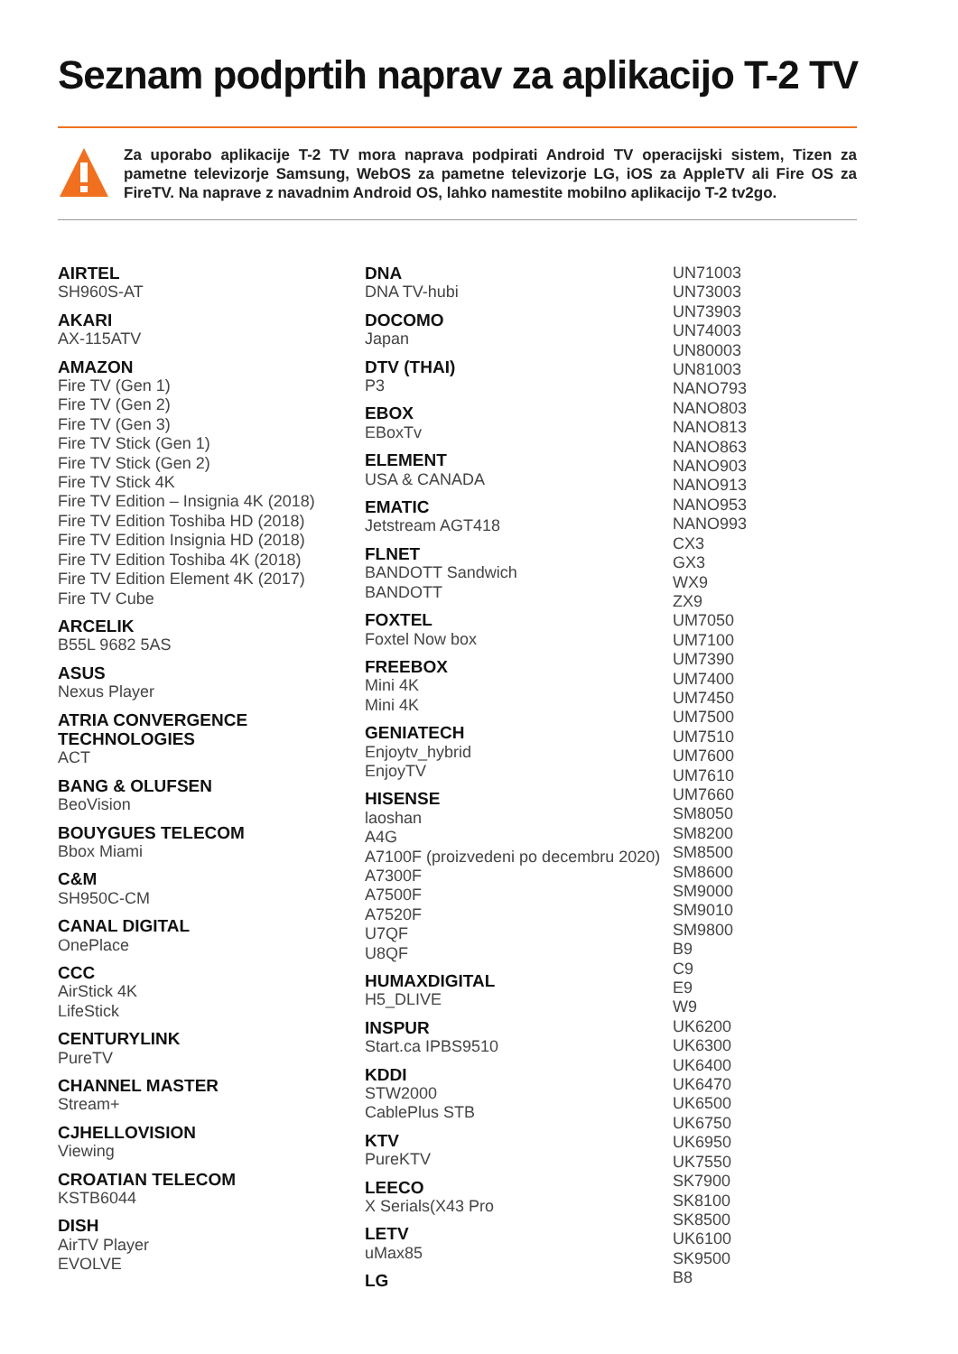Seznam podprtih naprav za aplikacijo T-2 TV
Za uporabo aplikacije T-2 TV mora naprava podpirati Android TV operacijski sistem, Tizen za pametne televizorje Samsung, WebOS za pametne televizorje LG, iOS za AppleTV ali Fire OS za FireTV. Na naprave z navadnim Android OS, lahko namestite mobilno aplikacijo T-2 tv2go.
AIRTEL
SH960S-AT
AKARI
AX-115ATV
AMAZON
Fire TV (Gen 1)
Fire TV (Gen 2)
Fire TV (Gen 3)
Fire TV Stick (Gen 1)
Fire TV Stick (Gen 2)
Fire TV Stick 4K
Fire TV Edition – Insignia 4K (2018)
Fire TV Edition Toshiba HD (2018)
Fire TV Edition Insignia HD (2018)
Fire TV Edition Toshiba 4K (2018)
Fire TV Edition Element 4K (2017)
Fire TV Cube
ARCELIK
B55L 9682 5AS
ASUS
Nexus Player
ATRIA CONVERGENCE
TECHNOLOGIES
ACT
BANG & OLUFSEN
BeoVision
BOUYGUES TELECOM
Bbox Miami
C&M
SH950C-CM
CANAL DIGITAL
OnePlace
CCC
AirStick 4K
LifeStick
CENTURYLINK
PureTV
CHANNEL MASTER
Stream+
CJHELLOVISION
Viewing
CROATIAN TELECOM
KSTB6044
DISH
AirTV Player
EVOLVE
DNA
DNA TV-hubi
DOCOMO
Japan
DTV (THAI)
P3
EBOX
EBoxTv
ELEMENT
USA & CANADA
EMATIC
Jetstream AGT418
FLNET
BANDOTT Sandwich
BANDOTT
FOXTEL
Foxtel Now box
FREEBOX
Mini 4K
Mini 4K
GENIATECH
Enjoytv_hybrid
EnjoyTV
HISENSE
laoshan
A4G
A7100F (proizvedeni po decembru 2020)
A7300F
A7500F
A7520F
U7QF
U8QF
HUMAXDIGITAL
H5_DLIVE
INSPUR
Start.ca IPBS9510
KDDI
STW2000
CablePlus STB
KTV
PureKTV
LEECO
X Serials(X43 Pro
LETV
uMax85
LG
UN71003
UN73003
UN73903
UN74003
UN80003
UN81003
NANO793
NANO803
NANO813
NANO863
NANO903
NANO913
NANO953
NANO993
CX3
GX3
WX9
ZX9
UM7050
UM7100
UM7390
UM7400
UM7450
UM7500
UM7510
UM7600
UM7610
UM7660
SM8050
SM8200
SM8500
SM8600
SM9000
SM9010
SM9800
B9
C9
E9
W9
UK6200
UK6300
UK6400
UK6470
UK6500
UK6750
UK6950
UK7550
SK7900
SK8100
SK8500
UK6100
SK9500
B8